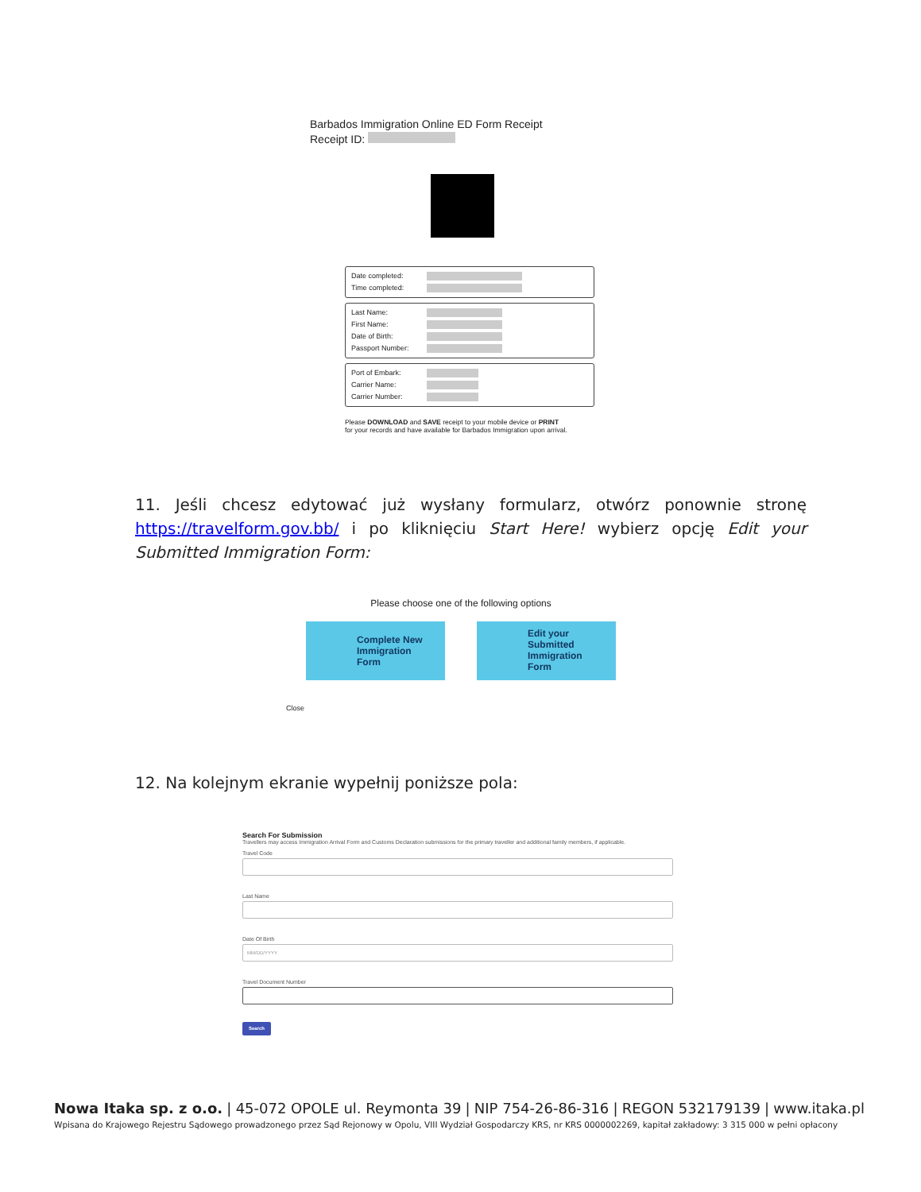Barbados Immigration Online ED Form Receipt
Receipt ID:
Date completed:
Time completed:
Last Name:
First Name:
Date of Birth:
Passport Number:
Port of Embark:
Carrier Name:
Carrier Number:
Please DOWNLOAD and SAVE receipt to your mobile device or PRINT for your records and have available for Barbados Immigration upon arrival.
11. Jeśli chcesz edytować już wysłany formularz, otwórz ponownie stronę https://travelform.gov.bb/ i po kliknięciu Start Here! wybierz opcję Edit your Submitted Immigration Form:
Please choose one of the following options
Complete New Immigration Form Edit your Submitted Immigration Form
Close
12. Na kolejnym ekranie wypełnij poniższe pola:
Search For Submission
Travellers may access Immigration Arrival Form and Customs Declaration submissions for the primary traveller and additional family members, if applicable.
Travel Code
Last Name
Date Of Birth
MM/DD/YYYY
Travel Document Number
Search
Nowa Itaka sp. z o.o. | 45-072 OPOLE ul. Reymonta 39 | NIP 754-26-86-316 | REGON 532179139 | www.itaka.pl
Wpisana do Krajowego Rejestru Sądowego prowadzonego przez Sąd Rejonowy w Opolu, VIII Wydział Gospodarczy KRS, nr KRS 0000002269, kapitał zakładowy: 3 315 000 w pełni opłacony